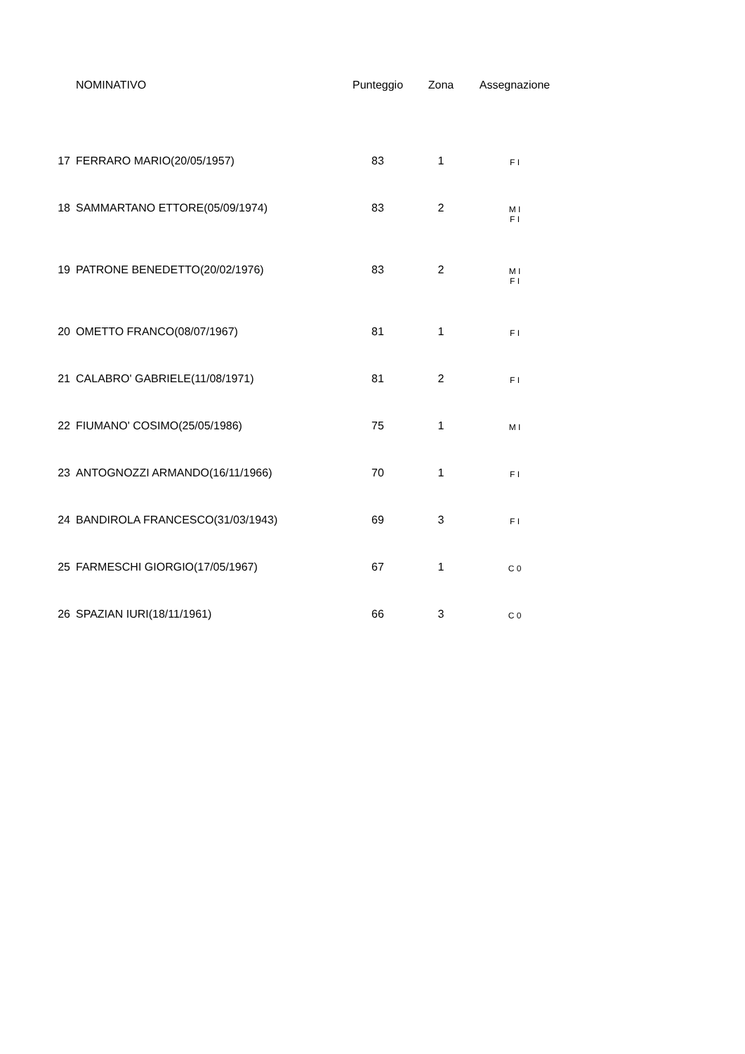| | NOMINATIVO | Punteggio | Zona | Assegnazione |
| --- | --- | --- | --- | --- |
| 17 | FERRARO MARIO(20/05/1957) | 83 | 1 | F I |
| 18 | SAMMARTANO ETTORE(05/09/1974) | 83 | 2 | M I F I |
| 19 | PATRONE BENEDETTO(20/02/1976) | 83 | 2 | M I F I |
| 20 | OMETTO FRANCO(08/07/1967) | 81 | 1 | F I |
| 21 | CALABRO' GABRIELE(11/08/1971) | 81 | 2 | F I |
| 22 | FIUMANO' COSIMO(25/05/1986) | 75 | 1 | M I |
| 23 | ANTOGNOZZI ARMANDO(16/11/1966) | 70 | 1 | F I |
| 24 | BANDIROLA FRANCESCO(31/03/1943) | 69 | 3 | F I |
| 25 | FARMESCHI GIORGIO(17/05/1967) | 67 | 1 | C 0 |
| 26 | SPAZIAN IURI(18/11/1961) | 66 | 3 | C 0 |